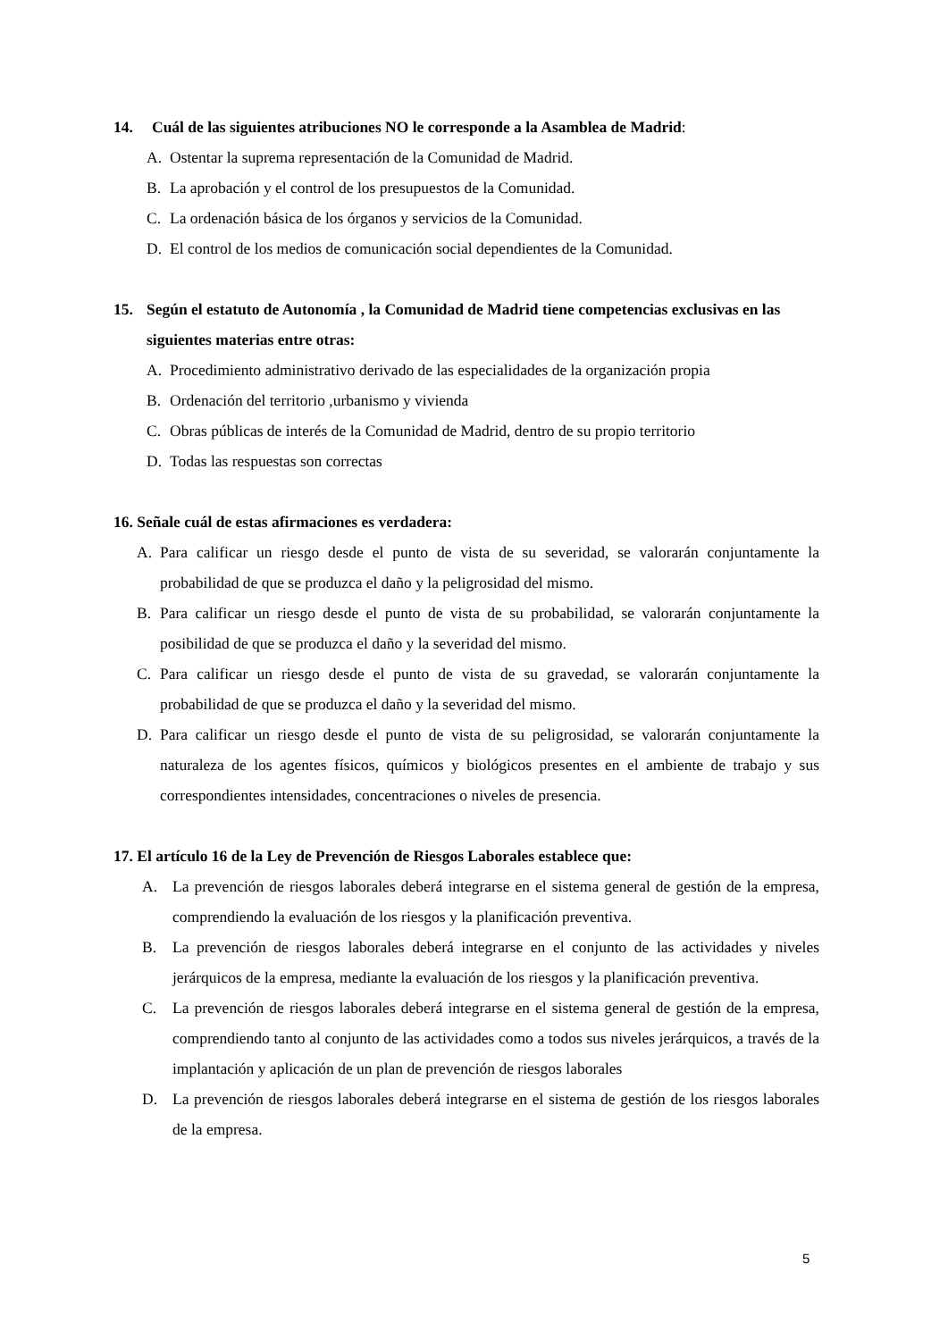14. Cuál de las siguientes atribuciones NO le corresponde a la Asamblea de Madrid:
A. Ostentar la suprema representación de la Comunidad de Madrid.
B. La aprobación y el control de los presupuestos de la Comunidad.
C. La ordenación básica de los órganos y servicios de la Comunidad.
D. El control de los medios de comunicación social dependientes de la Comunidad.
15. Según el estatuto de Autonomía , la Comunidad de Madrid tiene competencias exclusivas en las siguientes materias entre otras:
A. Procedimiento administrativo derivado de las especialidades de la organización propia
B. Ordenación del territorio ,urbanismo y vivienda
C. Obras públicas de interés de la Comunidad de Madrid, dentro de su propio territorio
D. Todas las respuestas son correctas
16. Señale cuál de estas afirmaciones es verdadera:
A. Para calificar un riesgo desde el punto de vista de su severidad, se valorarán conjuntamente la probabilidad de que se produzca el daño y la peligrosidad del mismo.
B. Para calificar un riesgo desde el punto de vista de su probabilidad, se valorarán conjuntamente la posibilidad de que se produzca el daño y la severidad del mismo.
C. Para calificar un riesgo desde el punto de vista de su gravedad, se valorarán conjuntamente la probabilidad de que se produzca el daño y la severidad del mismo.
D. Para calificar un riesgo desde el punto de vista de su peligrosidad, se valorarán conjuntamente la naturaleza de los agentes físicos, químicos y biológicos presentes en el ambiente de trabajo y sus correspondientes intensidades, concentraciones o niveles de presencia.
17. El artículo 16 de la Ley de Prevención de Riesgos Laborales establece que:
A. La prevención de riesgos laborales deberá integrarse en el sistema general de gestión de la empresa, comprendiendo la evaluación de los riesgos y la planificación preventiva.
B. La prevención de riesgos laborales deberá integrarse en el conjunto de las actividades y niveles jerárquicos de la empresa, mediante la evaluación de los riesgos y la planificación preventiva.
C. La prevención de riesgos laborales deberá integrarse en el sistema general de gestión de la empresa, comprendiendo tanto al conjunto de las actividades como a todos sus niveles jerárquicos, a través de la implantación y aplicación de un plan de prevención de riesgos laborales
D. La prevención de riesgos laborales deberá integrarse en el sistema de gestión de los riesgos laborales de la empresa.
5